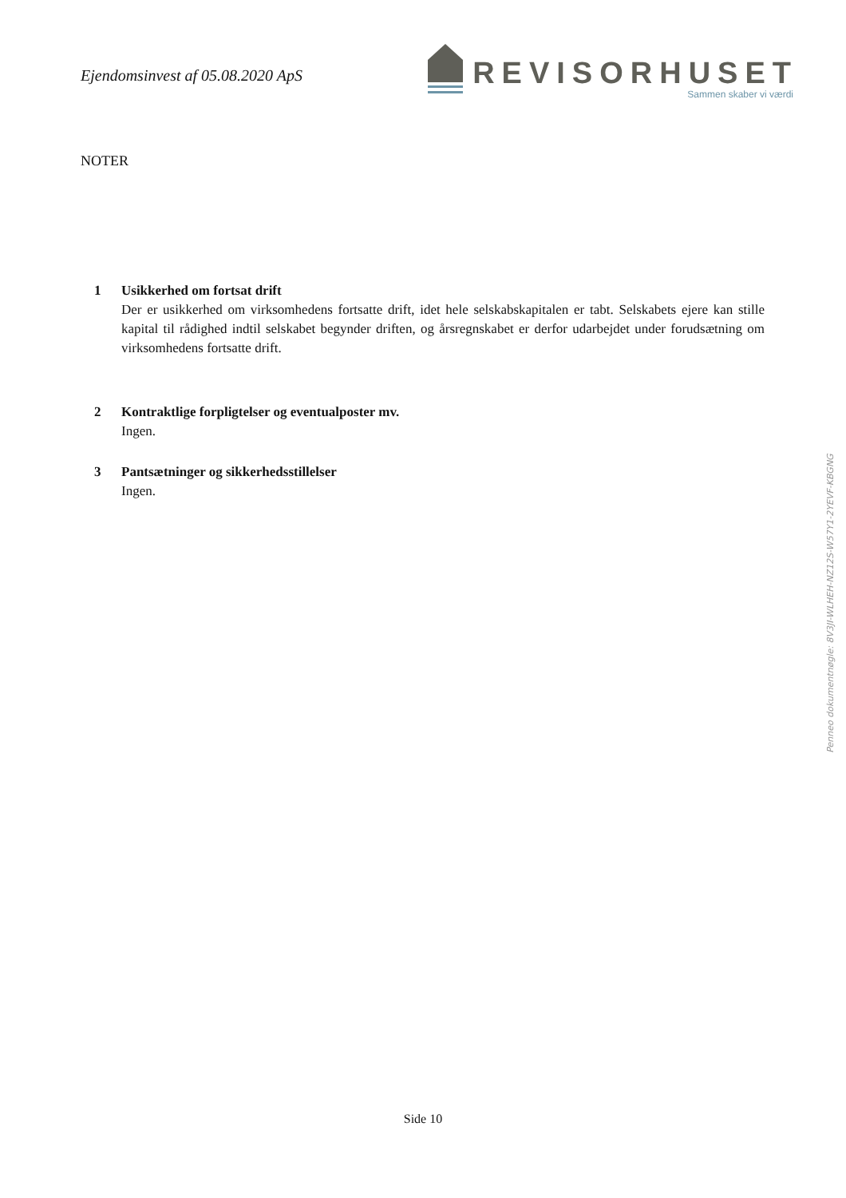Ejendomsinvest af 05.08.2020 ApS
REVISORHUSET
Sammen skaber vi værdi
NOTER
1 Usikkerhed om fortsat drift
Der er usikkerhed om virksomhedens fortsatte drift, idet hele selskabskapitalen er tabt. Selskabets ejere kan stille kapital til rådighed indtil selskabet begynder driften, og årsregnskabet er derfor udarbejdet under forudsætning om virksomhedens fortsatte drift.
2 Kontraktlige forpligtelser og eventualposter mv.
Ingen.
3 Pantsætninger og sikkerhedsstillelser
Ingen.
Penneo dokumentnøgle: 8V3JI-WLHEH-NZ12S-W57Y1-2YEVF-KBGNG
Side 10